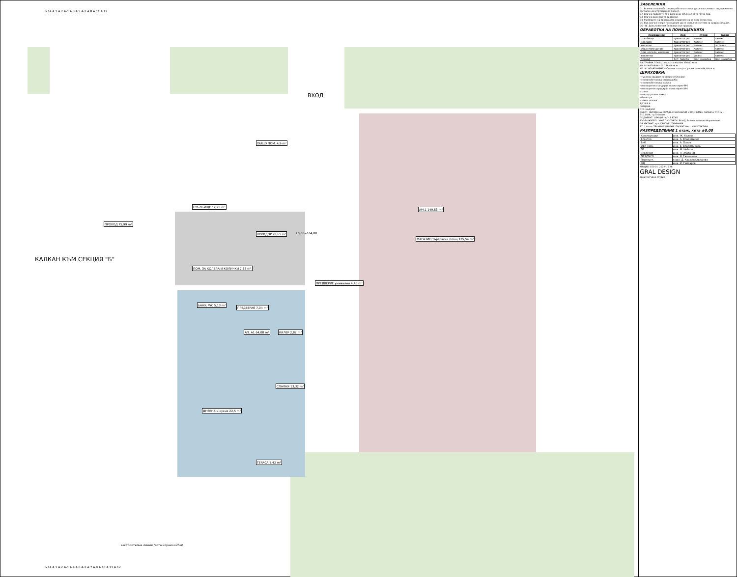ПРОХОД 75,99 m²
СТЪЛБИЩЕ 12,25 m²
ОБЩО ПОМ. 4,9 m²
КОРИДОР 28,65 m²
ПОМ. ЗА КОЛЕЛА И КОЛИЧКИ 7,33 m²
БАНЯ, WC 5,13 m²
ПРЕДВЕРИЕ 7,04 m²
АП. А1 64,08 m² КИЛЕР 2,82 m²
СПАЛНЯ 13,32 m²
ДНЕВНА и кухня 22,5 m²
ТЕРАСА 5,42 m²
ПРЕДВЕРИЕ умивални 4,46 m²
АМ.1 149,83 m²
МАГАЗИН търговска площ 125,54 m²
ВХОД
КАЛКАН КЪМ СЕКЦИЯ "Б"
застроителна линия /кота корниз=25м/
Б.14 А.1 А.2 А-1 А.3 А.5 А-2 А.8 А.11 А.12
Б.14 А.1 А.2 А-1 А.4 А.6 А-2 А.7 А.9 А.10 А.11 А.12
±0,00=164,80
ЗАБЕЛЕЖКИ
01. Всички стоманобетонови работи и отвори да се изпълняват задължително съгласно конструктивния проект.
02. Всички парапети са с височина 105см от кота готов под.
03. Всички размери са зидарски.
04. Размерите на прозорците и вратите са от кота готов под.
05. Във всички мокри помещения да се изпълни система за хидроизолация.
06.–16. Допълнителни бележки към проекта.
ОБРАБОТКА НА ПОМЕЩЕНИЯТА
| помещение | под | стени | таван |
| --- | --- | --- | --- |
| стълбище | гранитогрес | латекс | латекс |
| коридор | гранитогрес | латекс | латекс |
| магазин | гранитогрес | латекс | ок.таван |
| общо помещение | гранитогрес | латекс | латекс |
| пом. колела, колички | гранитогрес | латекс | латекс |
| тоалетна | гранитогрес | фаянс | латекс |
| проход | бет. павета | фас. мазилка | фас. мазилка |
ЗАСТРОЕНА ПЛОЩ 1 ет. кота ±0,00м 376,60 кв.м
АМ 01 МАГАЗИН - 01 149,83 кв.м
АП. А1 АПАРТАМЕНТ - обитаем за хора с увреждания 64,08 кв.м
ЩРИХОВКИ:
- тухлена зидария керамични блокове
- стоманобетонова стена/шайба
- стоманобетонова колона
- изолация-експандиран полистирен-EPS
- изолация-екструдиран полистирен-XPS
- трева
- чакъл/трошен камък
- баластра
- земна основа
Д Г В Б А
ОБЩИНА
СТР. НАДЗОР
ОБЕКТ: ЖИЛИЩНА СГРАДА С МАГАЗИНИ И ПОДЗЕМЕН ГАРАЖ в УПИ IV - 510.1026, гр.Пловдив
ПОДОБЕКТ: СЕКЦИЯ "А" - 1 ЕТАП
ВЪЗЛОЖИТЕЛ: "МКП ПРОПЪРТИ" ЕООД Лиляна Иванова Мораченова
ПРОЕКТАНТ: арх. ГРИГОР СТАВРАКЕВ
ЕТ. 1 Фаза: ТЕХНИЧЕСКИ ИНВ. ПРОЕКТ Част: АРХИТЕКТУРА
РАЗПРЕДЕЛЕНИЕ 1 етаж, кота ±0,00
| Конструкции | инж. Ж. Колева |
| Електро | инж. А. Владимиров |
| ВиК | инж. А. Попов |
| ОВК / ЕЕС | инж. Е. Владимирова |
| ПБ | инж. М. Нейков |
| Геодезия | инж. П. Златанов |
| ПБЗ/ПУСО | инж. Я. Галчанова |
| Паркоуст. | л.арх. Д. Кашкавалджиева |
| ОД | инж. Й. Гайдаров |
МАЩАБ 1:50 01. 2022г. 5 26
GRAL DESIGN
архитектурно студио